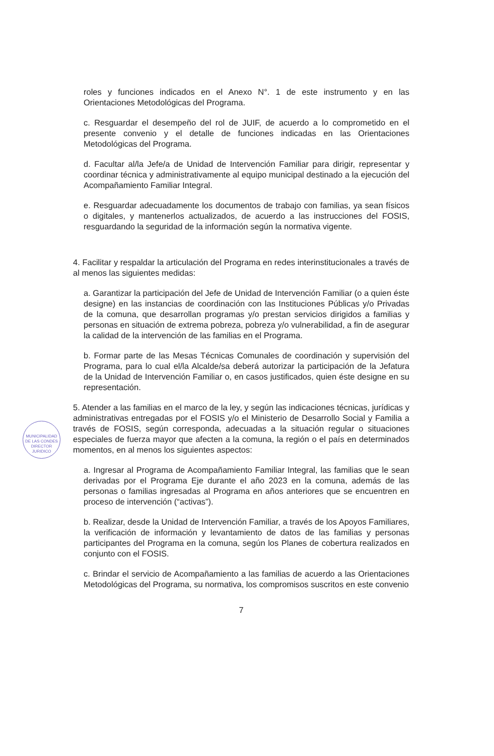roles y funciones indicados en el Anexo N°. 1 de este instrumento y en las Orientaciones Metodológicas del Programa.
c. Resguardar el desempeño del rol de JUIF, de acuerdo a lo comprometido en el presente convenio y el detalle de funciones indicadas en las Orientaciones Metodológicas del Programa.
d. Facultar al/la Jefe/a de Unidad de Intervención Familiar para dirigir, representar y coordinar técnica y administrativamente al equipo municipal destinado a la ejecución del Acompañamiento Familiar Integral.
e. Resguardar adecuadamente los documentos de trabajo con familias, ya sean físicos o digitales, y mantenerlos actualizados, de acuerdo a las instrucciones del FOSIS, resguardando la seguridad de la información según la normativa vigente.
4. Facilitar y respaldar la articulación del Programa en redes interinstitucionales a través de al menos las siguientes medidas:
a. Garantizar la participación del Jefe de Unidad de Intervención Familiar (o a quien éste designe) en las instancias de coordinación con las Instituciones Públicas y/o Privadas de la comuna, que desarrollan programas y/o prestan servicios dirigidos a familias y personas en situación de extrema pobreza, pobreza y/o vulnerabilidad, a fin de asegurar la calidad de la intervención de las familias en el Programa.
b. Formar parte de las Mesas Técnicas Comunales de coordinación y supervisión del Programa, para lo cual el/la Alcalde/sa deberá autorizar la participación de la Jefatura de la Unidad de Intervención Familiar o, en casos justificados, quien éste designe en su representación.
5. Atender a las familias en el marco de la ley, y según las indicaciones técnicas, jurídicas y administrativas entregadas por el FOSIS y/o el Ministerio de Desarrollo Social y Familia a través de FOSIS, según corresponda, adecuadas a la situación regular o situaciones especiales de fuerza mayor que afecten a la comuna, la región o el país en determinados momentos, en al menos los siguientes aspectos:
a. Ingresar al Programa de Acompañamiento Familiar Integral, las familias que le sean derivadas por el Programa Eje durante el año 2023 en la comuna, además de las personas o familias ingresadas al Programa en años anteriores que se encuentren en proceso de intervención (“activas”).
b. Realizar, desde la Unidad de Intervención Familiar, a través de los Apoyos Familiares, la verificación de información y levantamiento de datos de las familias y personas participantes del Programa en la comuna, según los Planes de cobertura realizados en conjunto con el FOSIS.
c. Brindar el servicio de Acompañamiento a las familias de acuerdo a las Orientaciones Metodológicas del Programa, su normativa, los compromisos suscritos en este convenio
7
MUNICIPALIDAD DE LAS CONDES
DIRECTOR
JURIDICO